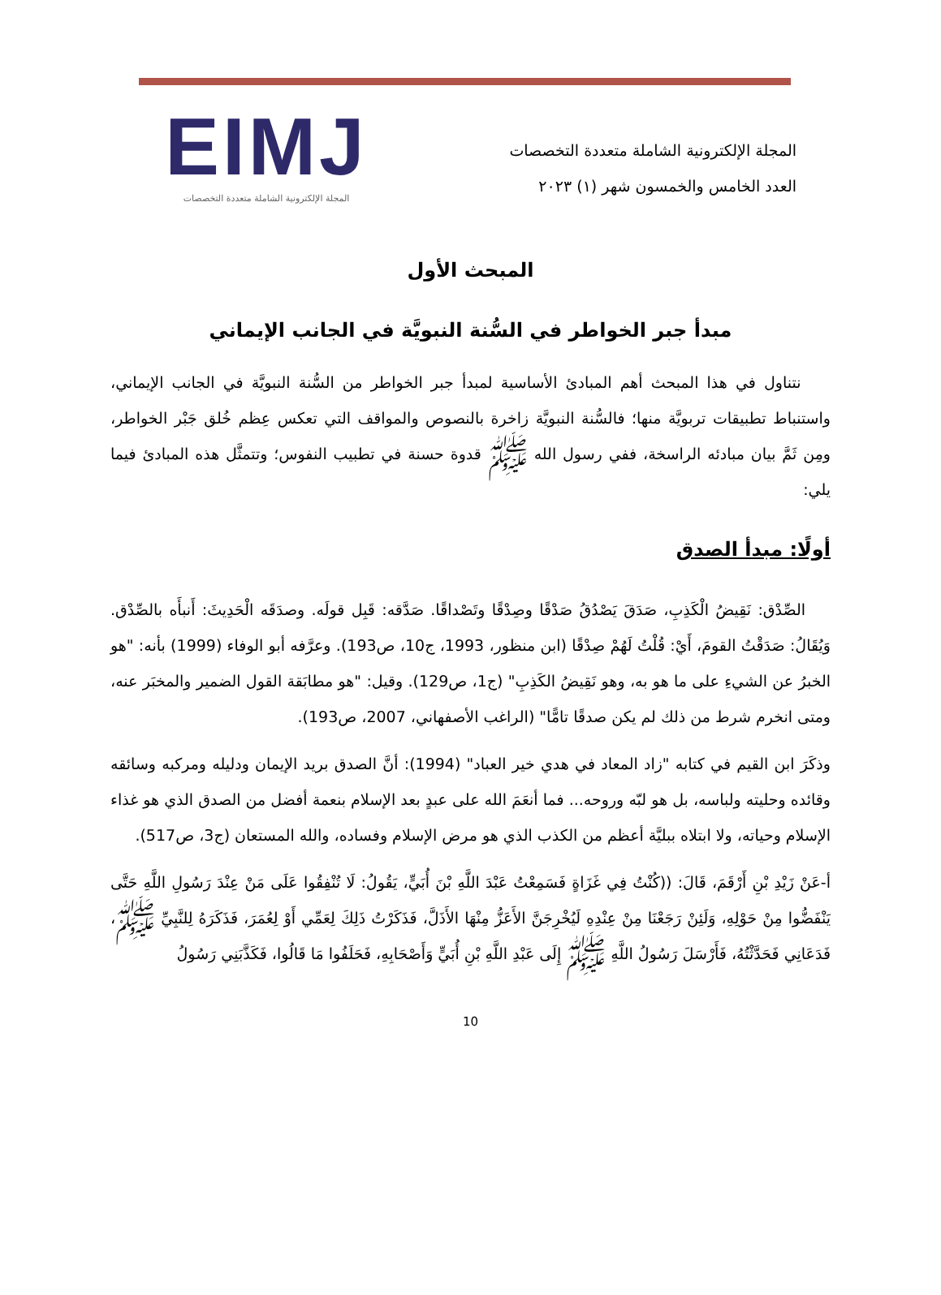المجلة الإلكترونية الشاملة متعددة التخصصات
العدد الخامس والخمسون شهر (١) ٢٠٢٣
EIMJ
المجلة الإلكترونية الشاملة متعددة التخصصات
المبحث الأول
مبدأ جبر الخواطر في السُّنة النبويَّة في الجانب الإيماني
نتناول في هذا المبحث أهم المبادئ الأساسية لمبدأ جبر الخواطر من السُّنة النبويَّة في الجانب الإيماني، واستنباط تطبيقات تربويَّة منها؛ فالسُّنة النبويَّة زاخرة بالنصوص والمواقف التي تعكس عِظم خُلق جَبْر الخواطر، ومِن ثَمَّ بيان مبادئه الراسخة، ففي رسول الله ﷺ قدوة حسنة في تطبيب النفوس؛ وتتمثَّل هذه المبادئ فيما يلي:
أولًا: مبدأ الصدق
الصِّدْق: نَقِيضُ الْكَذِبِ، صَدَقَ يَصْدُقُ صَدْقًا وصِدْقًا وتَصْداقًا. صَدَّقه: قَبِل قولَه. وصدَقَه الْحَدِيثَ: أَنبأَه بالصِّدْق. وَيُقَالُ: صَدَقْتُ القومَ، أَيْ: قُلْتُ لَهُمْ صِدْقًا (ابن منظور، 1993، ج10، ص193). وعرَّفه أبو الوفاء (1999) بأنه: "هو الخبرُ عن الشيءِ على ما هو به، وهو نَقِيضُ الكَذِبِ" (ج1، ص129). وقيل: "هو مطابَقة القول الضمير والمخبَر عنه، ومتى انخرم شرط من ذلك لم يكن صدقًا تامًّا" (الراغب الأصفهاني، 2007، ص193).
وذكَرَ ابن القيم في كتابه "زاد المعاد في هدي خير العباد" (1994): أنَّ الصدق بريد الإيمان ودليله ومركبه وسائقه وقائده وحليته ولباسه، بل هو لبّه وروحه... فما أنعَمَ الله على عبدٍ بعد الإسلام بنعمة أفضل من الصدق الذي هو غذاء الإسلام وحياته، ولا ابتلاه ببليَّة أعظم من الكذب الذي هو مرض الإسلام وفساده، والله المستعان (ج3، ص517).
أ-عَنْ زَيْدِ بْنِ أَرْقَمَ، قَالَ: ((كُنْتُ فِي غَزَاةٍ فَسَمِعْتُ عَبْدَ اللَّهِ بْنَ أُبَيٍّ، يَقُولُ: لَا تُنْفِقُوا عَلَى مَنْ عِنْدَ رَسُولِ اللَّهِ حَتَّى يَنْفَضُّوا مِنْ حَوْلِهِ، وَلَئِنْ رَجَعْنَا مِنْ عِنْدِهِ لَيُخْرِجَنَّ الأَعَزُّ مِنْهَا الأَذَلَّ، فَذَكَرْتُ ذَلِكَ لِعَمِّي أَوْ لِعُمَرَ، فَذَكَرَهُ لِلنَّبِيِّ ﷺ، فَدَعَانِي فَحَدَّثْتُهُ، فَأَرْسَلَ رَسُولُ اللَّهِ ﷺ إِلَى عَبْدِ اللَّهِ بْنِ أُبَيٍّ وَأَصْحَابِهِ، فَحَلَفُوا مَا قَالُوا، فَكَذَّبَنِي رَسُولُ
10